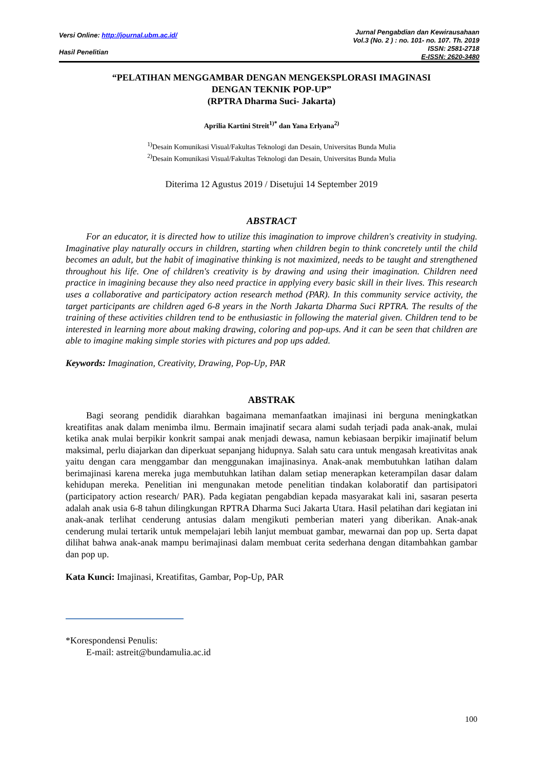Versi Online: http://journal.ubm.ac.id/
Hasil Penelitian
Jurnal Pengabdian dan Kewirausahaan
Vol.3 (No. 2 ) : no. 101- no. 107. Th. 2019
ISSN: 2581-2718
E-ISSN: 2620-3480
“PELATIHAN MENGGAMBAR DENGAN MENGEKSPLORASI IMAGINASI
DENGAN TEKNIK POP-UP”
(RPTRA Dharma Suci- Jakarta)
Aprilia Kartini Streit<sup>1)*</sup> dan Yana Erlyana<sup>2)</sup>
<sup>1)</sup> Desain Komunikasi Visual/Fakultas Teknologi dan Desain, Universitas Bunda Mulia
<sup>2)</sup> Desain Komunikasi Visual/Fakultas Teknologi dan Desain, Universitas Bunda Mulia
Diterima 12 Agustus 2019 / Disetujui 14 September 2019
ABSTRACT
For an educator, it is directed how to utilize this imagination to improve children's creativity in studying. Imaginative play naturally occurs in children, starting when children begin to think concretely until the child becomes an adult, but the habit of imaginative thinking is not maximized, needs to be taught and strengthened throughout his life. One of children's creativity is by drawing and using their imagination. Children need practice in imagining because they also need practice in applying every basic skill in their lives. This research uses a collaborative and participatory action research method (PAR). In this community service activity, the target participants are children aged 6-8 years in the North Jakarta Dharma Suci RPTRA. The results of the training of these activities children tend to be enthusiastic in following the material given. Children tend to be interested in learning more about making drawing, coloring and pop-ups. And it can be seen that children are able to imagine making simple stories with pictures and pop ups added.
Keywords: Imagination, Creativity, Drawing, Pop-Up, PAR
ABSTRAK
Bagi seorang pendidik diarahkan bagaimana memanfaatkan imajinasi ini berguna meningkatkan kreatifitas anak dalam menimba ilmu. Bermain imajinatif secara alami sudah terjadi pada anak-anak, mulai ketika anak mulai berpikir konkrit sampai anak menjadi dewasa, namun kebiasaan berpikir imajinatif belum maksimal, perlu diajarkan dan diperkuat sepanjang hidupnya. Salah satu cara untuk mengasah kreativitas anak yaitu dengan cara menggambar dan menggunakan imajinasinya. Anak-anak membutuhkan latihan dalam berimajinasi karena mereka juga membutuhkan latihan dalam setiap menerapkan keterampilan dasar dalam kehidupan mereka. Penelitian ini mengunakan metode penelitian tindakan kolaboratif dan partisipatori (participatory action research/ PAR). Pada kegiatan pengabdian kepada masyarakat kali ini, sasaran peserta adalah anak usia 6-8 tahun dilingkungan RPTRA Dharma Suci Jakarta Utara. Hasil pelatihan dari kegiatan ini anak-anak terlihat cenderung antusias dalam mengikuti pemberian materi yang diberikan. Anak-anak cenderung mulai tertarik untuk mempelajari lebih lanjut membuat gambar, mewarnai dan pop up. Serta dapat dilihat bahwa anak-anak mampu berimajinasi dalam membuat cerita sederhana dengan ditambahkan gambar dan pop up.
Kata Kunci: Imajinasi, Kreatifitas, Gambar, Pop-Up, PAR
*Korespondensi Penulis:
E-mail: astreit@bundamulia.ac.id
100